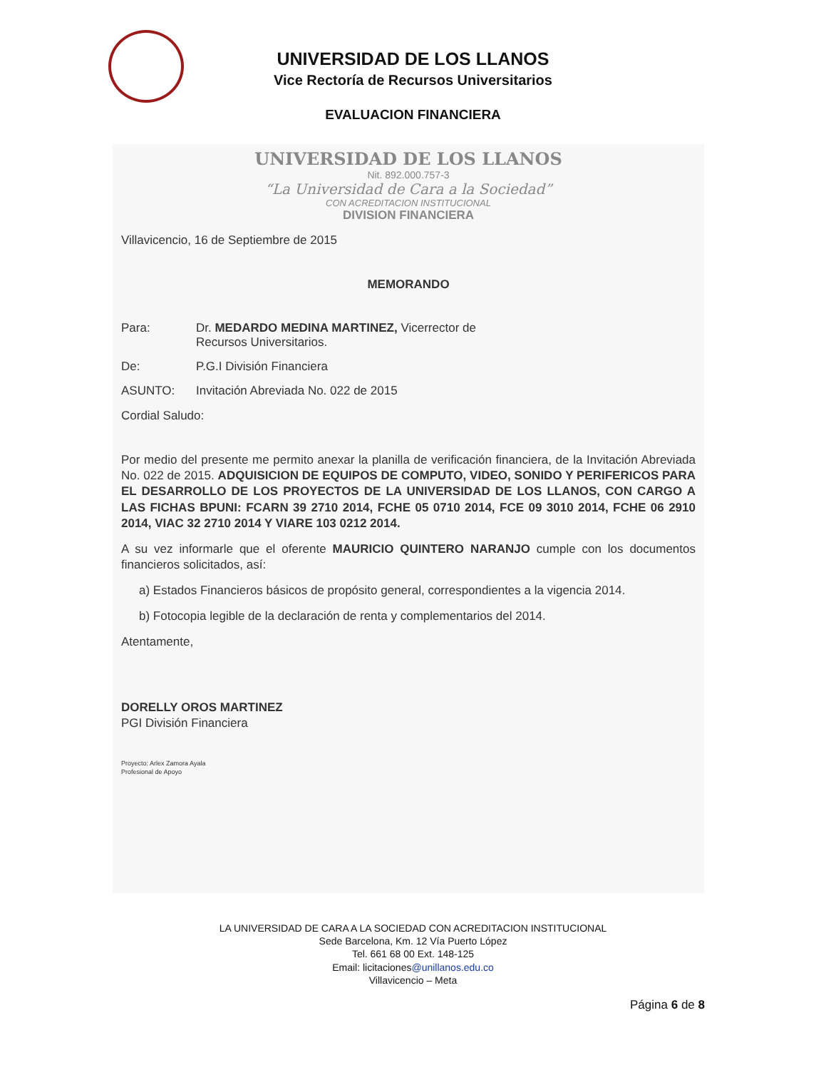UNIVERSIDAD DE LOS LLANOS
Vice Rectoría de Recursos Universitarios
EVALUACION FINANCIERA
UNIVERSIDAD DE LOS LLANOS
Nit. 892.000.757-3
“La Universidad de Cara a la Sociedad”
CON ACREDITACION INSTITUCIONAL
DIVISION FINANCIERA
Villavicencio, 16 de Septiembre de 2015
MEMORANDO
Para: Dr. MEDARDO MEDINA MARTINEZ, Vicerrector de
Recursos Universitarios.
De: P.G.I División Financiera
ASUNTO: Invitación Abreviada No. 022 de 2015
Cordial Saludo:
Por medio del presente me permito anexar la planilla de verificación financiera, de la Invitación Abreviada No. 022 de 2015. ADQUISICION DE EQUIPOS DE COMPUTO, VIDEO, SONIDO Y PERIFERICOS PARA EL DESARROLLO DE LOS PROYECTOS DE LA UNIVERSIDAD DE LOS LLANOS, CON CARGO A LAS FICHAS BPUNI: FCARN 39 2710 2014, FCHE 05 0710 2014, FCE 09 3010 2014, FCHE 06 2910 2014, VIAC 32 2710 2014 Y VIARE 103 0212 2014.
A su vez informarle que el oferente MAURICIO QUINTERO NARANJO cumple con los documentos financieros solicitados, así:
a) Estados Financieros básicos de propósito general, correspondientes a la vigencia 2014.
b) Fotocopia legible de la declaración de renta y complementarios del 2014.
Atentamente,
DORELLY OROS MARTINEZ
PGI División Financiera
Proyecto: Arlex Zamora Ayala
Profesional de Apoyo
LA UNIVERSIDAD DE CARA A LA SOCIEDAD CON ACREDITACION INSTITUCIONAL
Sede Barcelona, Km. 12 Vía Puerto López
Tel. 661 68 00 Ext. 148-125
Email: licitaciones@unillanos.edu.co
Villavicencio – Meta
Página 6 de 8